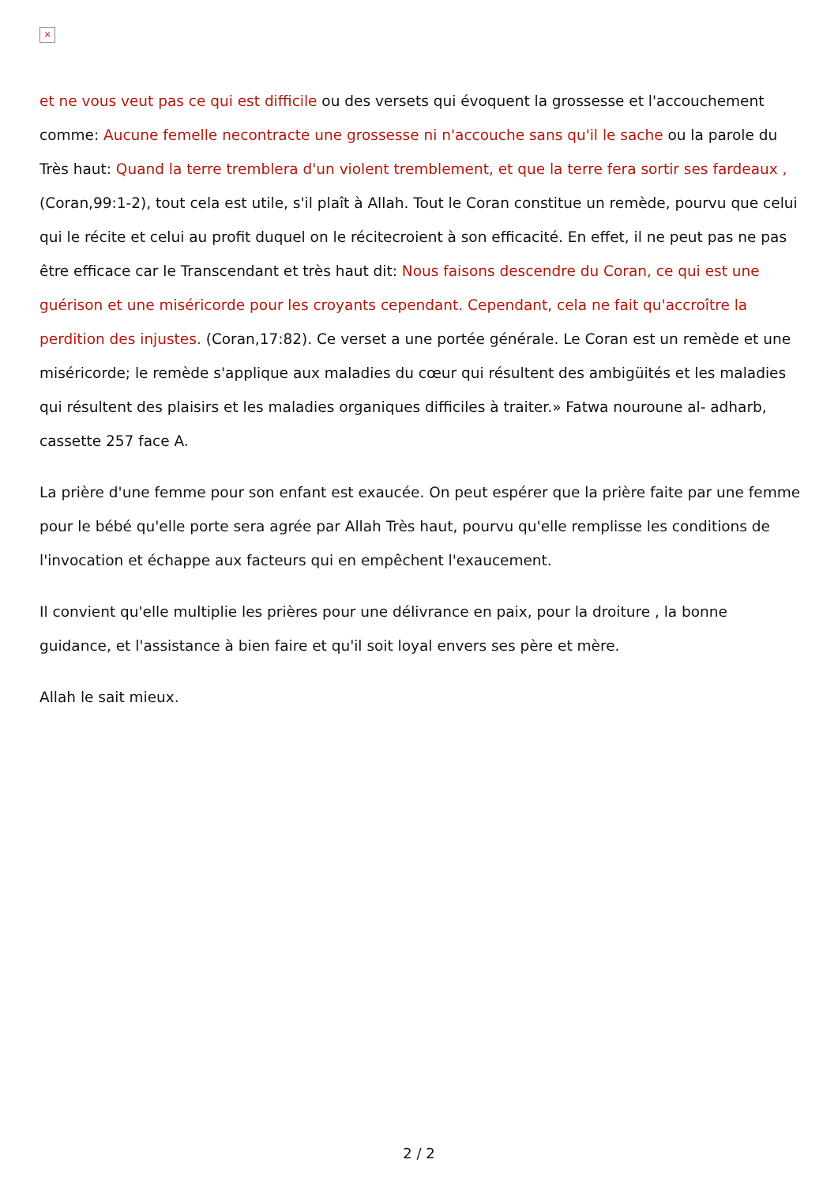×
et ne vous veut pas ce qui est difficile ou des versets qui évoquent la grossesse et l'accouchement comme: Aucune femelle necontracte une grossesse ni n'accouche sans qu'il le sache ou la parole du Très haut: Quand la terre tremblera d'un violent tremblement, et que la terre fera sortir ses fardeaux , (Coran,99:1-2), tout cela est utile, s'il plaît à Allah. Tout le Coran constitue un remède, pourvu que celui qui le récite et celui au profit duquel on le récitecroient à son efficacité. En effet, il ne peut pas ne pas être efficace car le Transcendant et très haut dit: Nous faisons descendre du Coran, ce qui est une guérison et une miséricorde pour les croyants cependant. Cependant, cela ne fait qu'accroître la perdition des injustes. (Coran,17:82). Ce verset a une portée générale. Le Coran est un remède et une miséricorde; le remède s'applique aux maladies du cœur qui résultent des ambigüités et les maladies qui résultent des plaisirs et les maladies organiques difficiles à traiter.» Fatwa nouroune al- adharb, cassette 257 face A.
La prière d'une femme pour son enfant est exaucée. On peut espérer que la prière faite par une femme pour le bébé qu'elle porte sera agrée par Allah Très haut, pourvu qu'elle remplisse les conditions de l'invocation et échappe aux facteurs qui en empêchent l'exaucement.
Il convient qu'elle multiplie les prières pour une délivrance en paix, pour la droiture , la bonne guidance, et l'assistance à bien faire et qu'il soit loyal envers ses père et mère.
Allah le sait mieux.
2 / 2